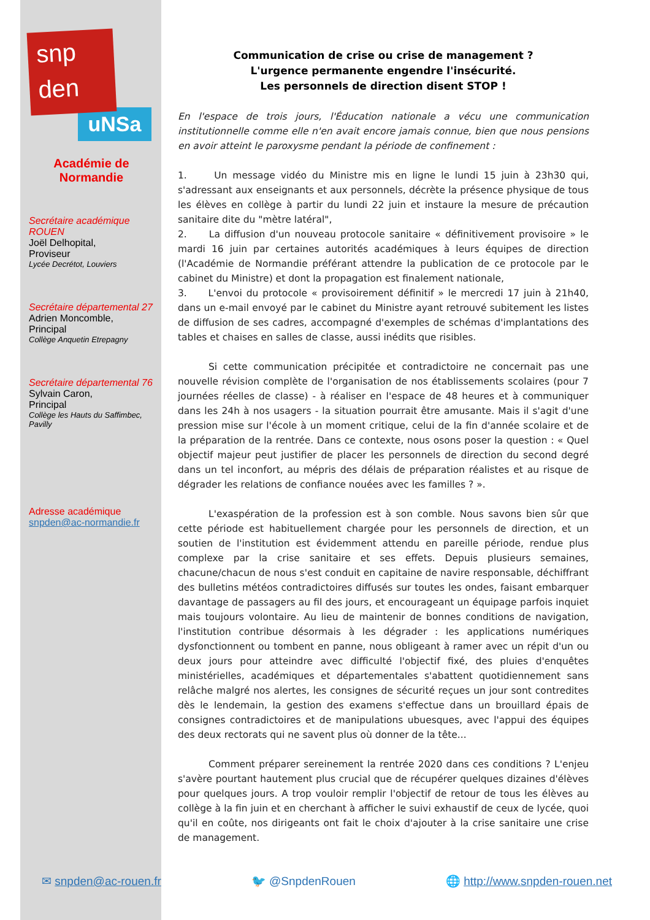snp
den
uNSa
Académie de
Normandie
Secrétaire académique ROUEN
Joël Delhopital,
Proviseur
Lycée Decrétot, Louviers
Secrétaire départemental 27
Adrien Moncomble,
Principal
Collège Anquetin Etrepagny
Secrétaire départemental 76
Sylvain Caron,
Principal
Collège les Hauts du Saffimbec, Pavilly
Adresse académique
snpden@ac-normandie.fr
Communication de crise ou crise de management ?
L'urgence permanente engendre l'insécurité.
Les personnels de direction disent STOP !
En l'espace de trois jours, l'Éducation nationale a vécu une communication institutionnelle comme elle n'en avait encore jamais connue, bien que nous pensions en avoir atteint le paroxysme pendant la période de confinement :
1. Un message vidéo du Ministre mis en ligne le lundi 15 juin à 23h30 qui, s'adressant aux enseignants et aux personnels, décrète la présence physique de tous les élèves en collège à partir du lundi 22 juin et instaure la mesure de précaution sanitaire dite du "mètre latéral",
2. La diffusion d'un nouveau protocole sanitaire « définitivement provisoire » le mardi 16 juin par certaines autorités académiques à leurs équipes de direction (l'Académie de Normandie préférant attendre la publication de ce protocole par le cabinet du Ministre) et dont la propagation est finalement nationale,
3. L'envoi du protocole « provisoirement définitif » le mercredi 17 juin à 21h40, dans un e-mail envoyé par le cabinet du Ministre ayant retrouvé subitement les listes de diffusion de ses cadres, accompagné d'exemples de schémas d'implantations des tables et chaises en salles de classe, aussi inédits que risibles.
Si cette communication précipitée et contradictoire ne concernait pas une nouvelle révision complète de l'organisation de nos établissements scolaires (pour 7 journées réelles de classe) - à réaliser en l'espace de 48 heures et à communiquer dans les 24h à nos usagers - la situation pourrait être amusante. Mais il s'agit d'une pression mise sur l'école à un moment critique, celui de la fin d'année scolaire et de la préparation de la rentrée. Dans ce contexte, nous osons poser la question : « Quel objectif majeur peut justifier de placer les personnels de direction du second degré dans un tel inconfort, au mépris des délais de préparation réalistes et au risque de dégrader les relations de confiance nouées avec les familles ? ».
L'exaspération de la profession est à son comble. Nous savons bien sûr que cette période est habituellement chargée pour les personnels de direction, et un soutien de l'institution est évidemment attendu en pareille période, rendue plus complexe par la crise sanitaire et ses effets. Depuis plusieurs semaines, chacune/chacun de nous s'est conduit en capitaine de navire responsable, déchiffrant des bulletins météos contradictoires diffusés sur toutes les ondes, faisant embarquer davantage de passagers au fil des jours, et encourageant un équipage parfois inquiet mais toujours volontaire. Au lieu de maintenir de bonnes conditions de navigation, l'institution contribue désormais à les dégrader : les applications numériques dysfonctionnent ou tombent en panne, nous obligeant à ramer avec un répit d'un ou deux jours pour atteindre avec difficulté l'objectif fixé, des pluies d'enquêtes ministérielles, académiques et départementales s'abattent quotidiennement sans relâche malgré nos alertes, les consignes de sécurité reçues un jour sont contredites dès le lendemain, la gestion des examens s'effectue dans un brouillard épais de consignes contradictoires et de manipulations ubuesques, avec l'appui des équipes des deux rectorats qui ne savent plus où donner de la tête...
Comment préparer sereinement la rentrée 2020 dans ces conditions ? L'enjeu s'avère pourtant hautement plus crucial que de récupérer quelques dizaines d'élèves pour quelques jours. A trop vouloir remplir l'objectif de retour de tous les élèves au collège à la fin juin et en cherchant à afficher le suivi exhaustif de ceux de lycée, quoi qu'il en coûte, nos dirigeants ont fait le choix d'ajouter à la crise sanitaire une crise de management.
✉ snpden@ac-rouen.fr 🐦 @SnpdenRouen 🌐 http://www.snpden-rouen.net